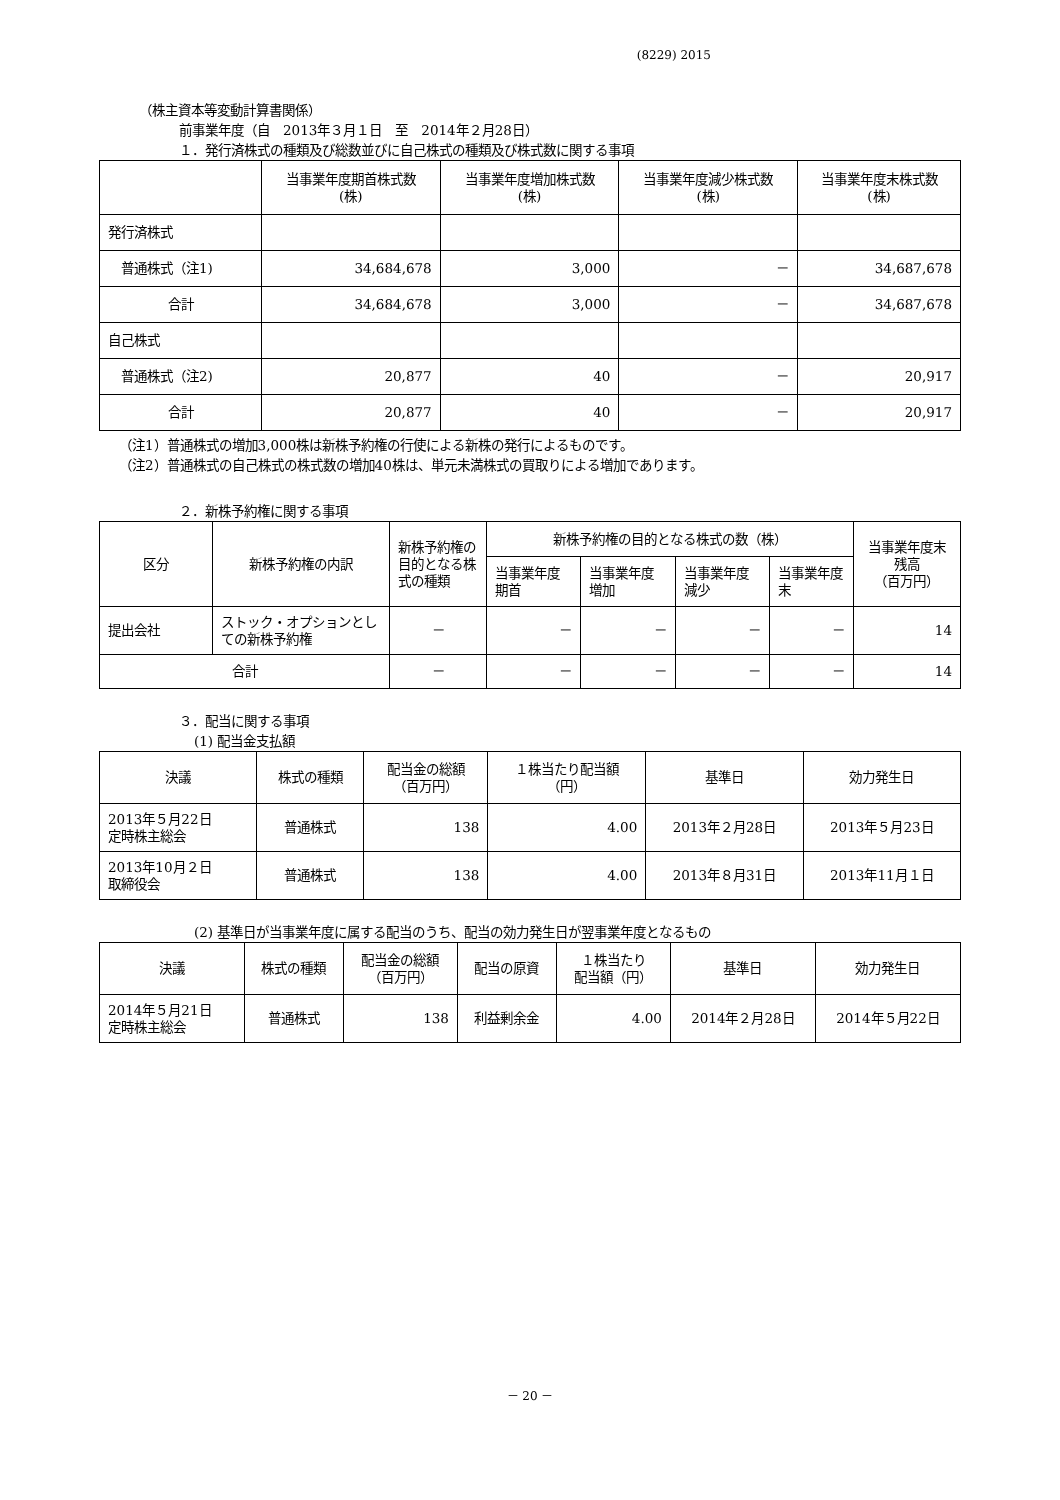(8229) 2015
（株主資本等変動計算書関係）
前事業年度（自　2013年３月１日　至　2014年２月28日）
１．発行済株式の種類及び総数並びに自己株式の種類及び株式数に関する事項
| | 当事業年度期首株式数 (株) | 当事業年度増加株式数 (株) | 当事業年度減少株式数 (株) | 当事業年度末株式数 (株) |
| --- | --- | --- | --- | --- |
| 発行済株式 | | | | |
| 普通株式（注1) | 34,684,678 | 3,000 | － | 34,687,678 |
| 合計 | 34,684,678 | 3,000 | － | 34,687,678 |
| 自己株式 | | | | |
| 普通株式（注2) | 20,877 | 40 | － | 20,917 |
| 合計 | 20,877 | 40 | － | 20,917 |
（注1）普通株式の増加3,000株は新株予約権の行使による新株の発行によるものです。
（注2）普通株式の自己株式の株式数の増加40株は、単元未満株式の買取りによる増加であります。
２．新株予約権に関する事項
| 区分 | 新株予約権の内訳 | 新株予約権の目的となる株式の種類 | 新株予約権の目的となる株式の数（株） | | | | 当事業年度末残高 （百万円） |
| --- | --- | --- | --- | --- | --- | --- | --- |
| | | | 当事業年度期首 | 当事業年度増加 | 当事業年度減少 | 当事業年度末 | |
| 提出会社 | ストック・オプションとしての新株予約権 | － | － | － | － | － | 14 |
| 合計 | | － | － | － | － | － | 14 |
３．配当に関する事項
(1) 配当金支払額
| 決議 | 株式の種類 | 配当金の総額 （百万円） | １株当たり配当額 （円） | 基準日 | 効力発生日 |
| --- | --- | --- | --- | --- | --- |
| 2013年５月22日 定時株主総会 | 普通株式 | 138 | 4.00 | 2013年２月28日 | 2013年５月23日 |
| 2013年10月２日 取締役会 | 普通株式 | 138 | 4.00 | 2013年８月31日 | 2013年11月１日 |
(2) 基準日が当事業年度に属する配当のうち、配当の効力発生日が翌事業年度となるもの
| 決議 | 株式の種類 | 配当金の総額 （百万円） | 配当の原資 | １株当たり 配当額（円） | 基準日 | 効力発生日 |
| --- | --- | --- | --- | --- | --- | --- |
| 2014年５月21日 定時株主総会 | 普通株式 | 138 | 利益剰余金 | 4.00 | 2014年２月28日 | 2014年５月22日 |
－ 20 －